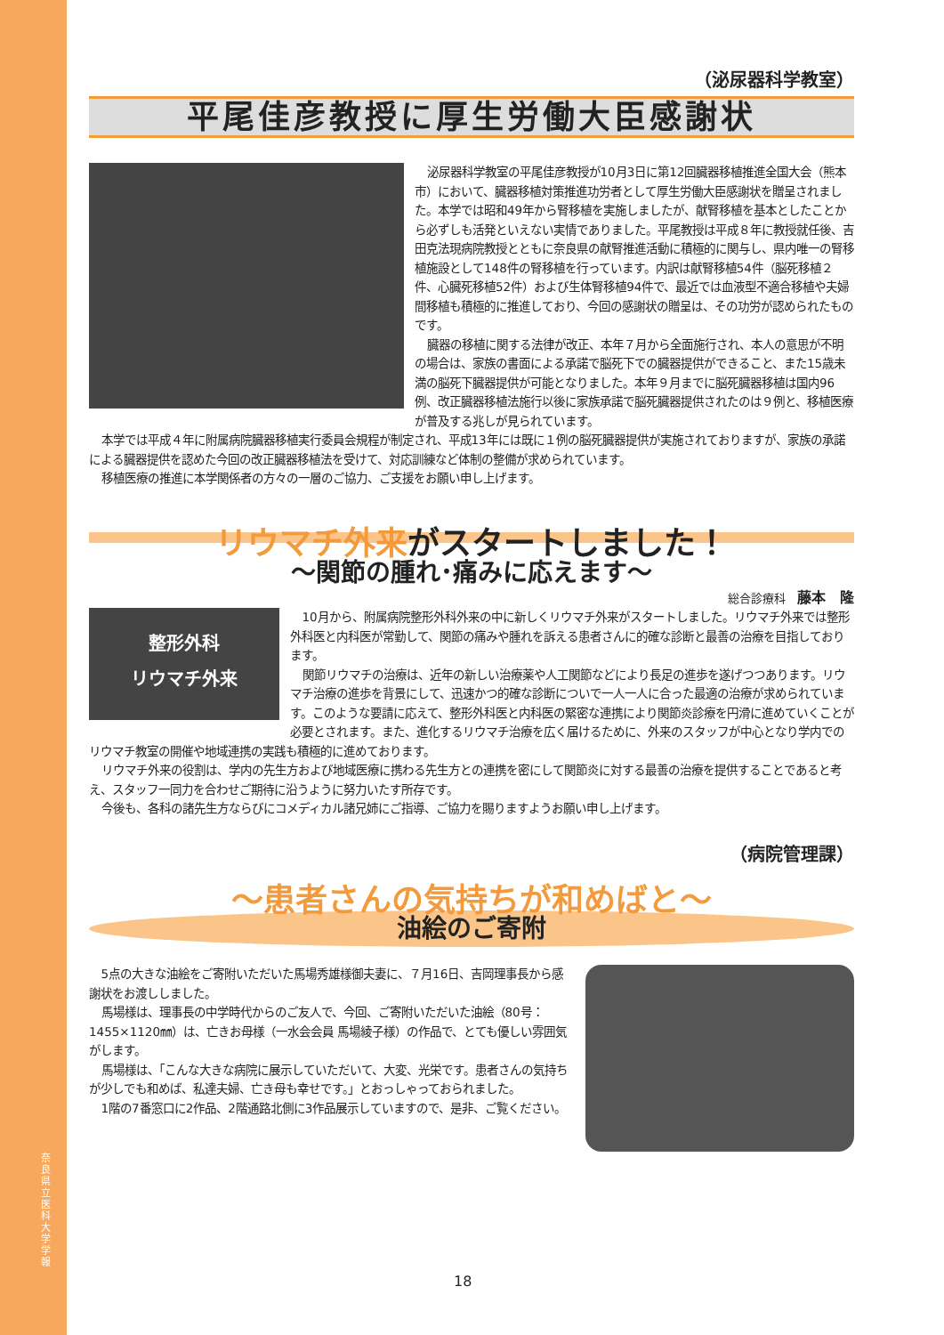奈良県立医科大学 学報
（泌尿器科学教室）
平尾佳彦教授に厚生労働大臣感謝状
泌尿器科学教室の平尾佳彦教授が10月3日に第12回臓器移植推進全国大会（熊本市）において、臓器移植対策推進功労者として厚生労働大臣感謝状を贈呈されました。本学では昭和49年から腎移植を実施しましたが、献腎移植を基本としたことから必ずしも活発といえない実情でありました。平尾教授は平成８年に教授就任後、吉田克法現病院教授とともに奈良県の献腎推進活動に積極的に関与し、県内唯一の腎移植施設として148件の腎移植を行っています。内訳は献腎移植54件（脳死移植２件、心臓死移植52件）および生体腎移植94件で、最近では血液型不適合移植や夫婦間移植も積極的に推進しており、今回の感謝状の贈呈は、その功労が認められたものです。
臓器の移植に関する法律が改正、本年７月から全面施行され、本人の意思が不明の場合は、家族の書面による承諾で脳死下での臓器提供ができること、また15歳未満の脳死下臓器提供が可能となりました。本年９月までに脳死臓器移植は国内96例、改正臓器移植法施行以後に家族承諾で脳死臓器提供されたのは９例と、移植医療が普及する兆しが見られています。
本学では平成４年に附属病院臓器移植実行委員会規程が制定され、平成13年には既に１例の脳死臓器提供が実施されておりますが、家族の承諾による臓器提供を認めた今回の改正臓器移植法を受けて、対応訓練など体制の整備が求められています。
移植医療の推進に本学関係者の方々の一層のご協力、ご支援をお願い申し上げます。
リウマチ外来がスタートしました！
〜関節の腫れ･痛みに応えます〜
総合診療科　藤本　隆
整形外科
リウマチ外来
10月から、附属病院整形外科外来の中に新しくリウマチ外来がスタートしました。リウマチ外来では整形外科医と内科医が常勤して、関節の痛みや腫れを訴える患者さんに的確な診断と最善の治療を目指しております。
関節リウマチの治療は、近年の新しい治療薬や人工関節などにより長足の進歩を遂げつつあります。リウマチ治療の進歩を背景にして、迅速かつ的確な診断についで一人一人に合った最適の治療が求められています。このような要請に応えて、整形外科医と内科医の緊密な連携により関節炎診療を円滑に進めていくことが必要とされます。また、進化するリウマチ治療を広く届けるために、外来のスタッフが中心となり学内でのリウマチ教室の開催や地域連携の実践も積極的に進めております。
リウマチ外来の役割は、学内の先生方および地域医療に携わる先生方との連携を密にして関節炎に対する最善の治療を提供することであると考え、スタッフ一同力を合わせご期待に沿うように努力いたす所存です。
今後も、各科の諸先生方ならびにコメディカル諸兄姉にご指導、ご協力を賜りますようお願い申し上げます。
（病院管理課）
〜患者さんの気持ちが和めばと〜
油絵のご寄附
5点の大きな油絵をご寄附いただいた馬場秀雄様御夫妻に、７月16日、吉岡理事長から感謝状をお渡ししました。
馬場様は、理事長の中学時代からのご友人で、今回、ご寄附いただいた油絵（80号：1455×1120㎜）は、亡きお母様（一水会会員 馬場綾子様）の作品で、とても優しい雰囲気がします。
馬場様は、「こんな大きな病院に展示していただいて、大変、光栄です。患者さんの気持ちが少しでも和めば、私達夫婦、亡き母も幸せです。」とおっしゃっておられました。
1階の7番窓口に2作品、2階通路北側に3作品展示していますので、是非、ご覧ください。
18